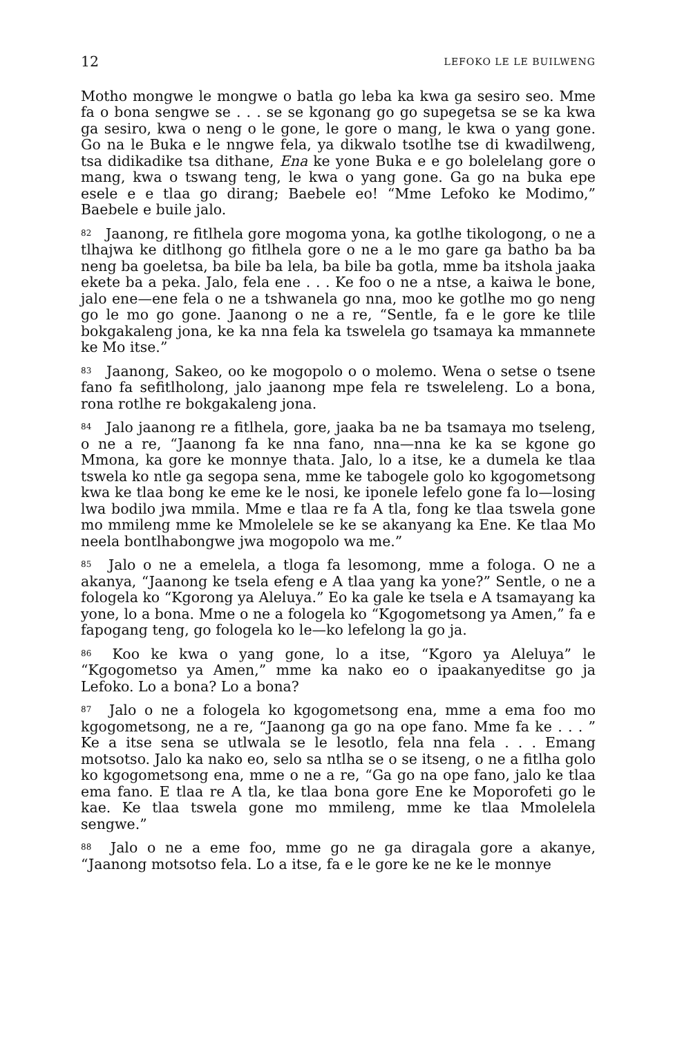12 LEFOKO LE LE BUILWENG
Motho mongwe le mongwe o batla go leba ka kwa ga sesiro seo. Mme fa o bona sengwe se . . . se se kgonang go go supegetsa se se ka kwa ga sesiro, kwa o neng o le gone, le gore o mang, le kwa o yang gone. Go na le Buka e le nngwe fela, ya dikwalo tsotlhe tse di kwadilweng, tsa didikadike tsa dithane, Ena ke yone Buka e e go bolelelang gore o mang, kwa o tswang teng, le kwa o yang gone. Ga go na buka epe esele e e tlaa go dirang; Baebele eo! “Mme Lefoko ke Modimo,” Baebele e buile jalo.
<sup>82</sup> Jaanong, re fitlhela gore mogoma yona, ka gotlhe tikologong, o ne a tlhajwa ke ditlhong go fitlhela gore o ne a le mo gare ga batho ba ba neng ba goeletsa, ba bile ba lela, ba bile ba gotla, mme ba itshola jaaka ekete ba a peka. Jalo, fela ene . . . Ke foo o ne a ntse, a kaiwa le bone, jalo ene—ene fela o ne a tshwanela go nna, moo ke gotlhe mo go neng go le mo go gone. Jaanong o ne a re, “Sentle, fa e le gore ke tlile bokgakaleng jona, ke ka nna fela ka tswelela go tsamaya ka mmannete ke Mo itse.”
<sup>83</sup> Jaanong, Sakeo, oo ke mogopolo o o molemo. Wena o setse o tsene fano fa sefitlholong, jalo jaanong mpe fela re tsweleleng. Lo a bona, rona rotlhe re bokgakaleng jona.
<sup>84</sup> Jalo jaanong re a fitlhela, gore, jaaka ba ne ba tsamaya mo tseleng, o ne a re, “Jaanong fa ke nna fano, nna—nna ke ka se kgone go Mmona, ka gore ke monnye thata. Jalo, lo a itse, ke a dumela ke tlaa tswela ko ntle ga segopa sena, mme ke tabogele golo ko kgogometsong kwa ke tlaa bong ke eme ke le nosi, ke iponele lefelo gone fa lo—losing lwa bodilo jwa mmila. Mme e tlaa re fa A tla, fong ke tlaa tswela gone mo mmileng mme ke Mmolelele se ke se akanyang ka Ene. Ke tlaa Mo neela bontlhabongwe jwa mogopolo wa me.”
<sup>85</sup> Jalo o ne a emelela, a tloga fa lesomong, mme a fologa. O ne a akanya, “Jaanong ke tsela efeng e A tlaa yang ka yone?” Sentle, o ne a fologela ko “Kgorong ya Aleluya.” Eo ka gale ke tsela e A tsamayang ka yone, lo a bona. Mme o ne a fologela ko “Kgogometsong ya Amen,” fa e fapogang teng, go fologela ko le—ko lefelong la go ja.
<sup>86</sup> Koo ke kwa o yang gone, lo a itse, “Kgoro ya Aleluya” le “Kgogometso ya Amen,” mme ka nako eo o ipaakanyeditse go ja Lefoko. Lo a bona? Lo a bona?
<sup>87</sup> Jalo o ne a fologela ko kgogometsong ena, mme a ema foo mo kgogometsong, ne a re, “Jaanong ga go na ope fano. Mme fa ke . . . ” Ke a itse sena se utlwala se le lesotlo, fela nna fela . . . Emang motsotso. Jalo ka nako eo, selo sa ntlha se o se itseng, o ne a fitlha golo ko kgogometsong ena, mme o ne a re, “Ga go na ope fano, jalo ke tlaa ema fano. E tlaa re A tla, ke tlaa bona gore Ene ke Moporofeti go le kae. Ke tlaa tswela gone mo mmileng, mme ke tlaa Mmolelela sengwe.”
<sup>88</sup> Jalo o ne a eme foo, mme go ne ga diragala gore a akanye, “Jaanong motsotso fela. Lo a itse, fa e le gore ke ne ke le monnye